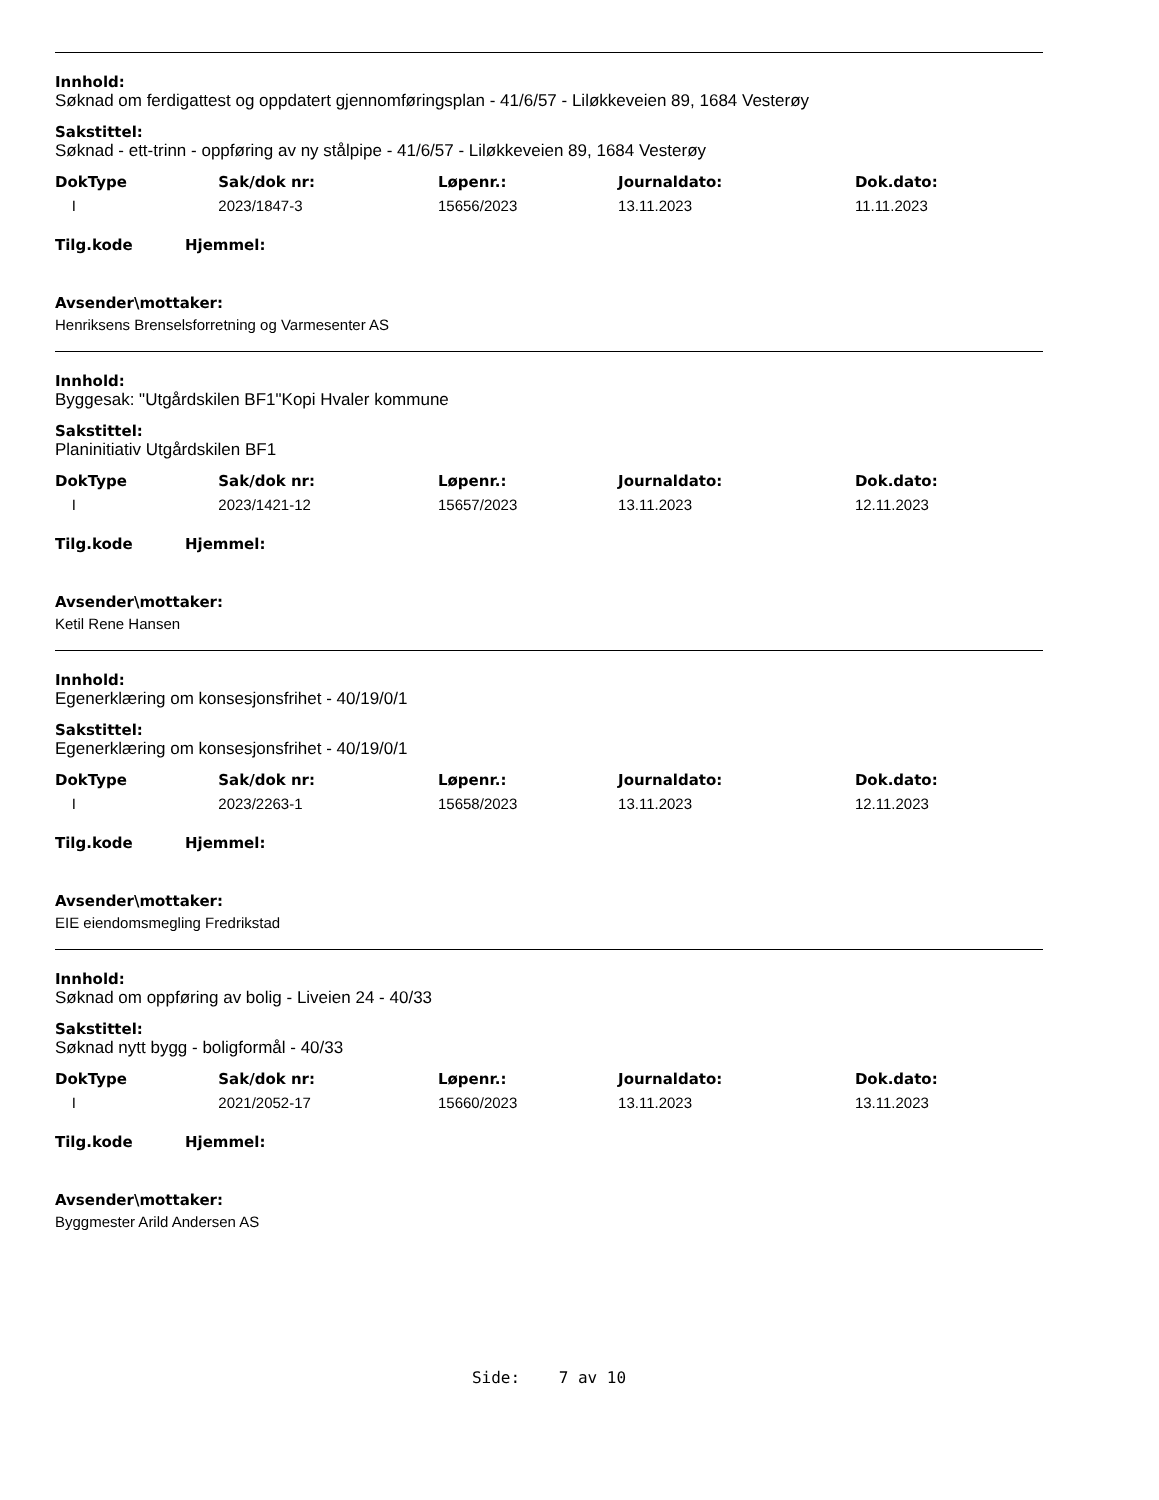Innhold:
Søknad om ferdigattest og oppdatert gjennomføringsplan - 41/6/57 - Liløkkeveien 89, 1684 Vesterøy
Sakstittel:
Søknad - ett-trinn - oppføring av ny stålpipe - 41/6/57 - Liløkkeveien 89, 1684 Vesterøy
| DokType | Sak/dok nr: | Løpenr.: | Journaldato: | Dok.dato: |
| --- | --- | --- | --- | --- |
| I | 2023/1847-3 | 15656/2023 | 13.11.2023 | 11.11.2023 |
Tilg.kode Hjemmel:
Avsender\mottaker:
Henriksens Brenselsforretning og Varmesenter AS
Innhold:
Byggesak: "Utgårdskilen BF1"Kopi Hvaler kommune
Sakstittel:
Planinitiativ Utgårdskilen BF1
| DokType | Sak/dok nr: | Løpenr.: | Journaldato: | Dok.dato: |
| --- | --- | --- | --- | --- |
| I | 2023/1421-12 | 15657/2023 | 13.11.2023 | 12.11.2023 |
Tilg.kode Hjemmel:
Avsender\mottaker:
Ketil Rene Hansen
Innhold:
Egenerklæring om konsesjonsfrihet - 40/19/0/1
Sakstittel:
Egenerklæring om konsesjonsfrihet - 40/19/0/1
| DokType | Sak/dok nr: | Løpenr.: | Journaldato: | Dok.dato: |
| --- | --- | --- | --- | --- |
| I | 2023/2263-1 | 15658/2023 | 13.11.2023 | 12.11.2023 |
Tilg.kode Hjemmel:
Avsender\mottaker:
EIE eiendomsmegling Fredrikstad
Innhold:
Søknad om oppføring av bolig - Liveien 24 - 40/33
Sakstittel:
Søknad nytt bygg - boligformål - 40/33
| DokType | Sak/dok nr: | Løpenr.: | Journaldato: | Dok.dato: |
| --- | --- | --- | --- | --- |
| I | 2021/2052-17 | 15660/2023 | 13.11.2023 | 13.11.2023 |
Tilg.kode Hjemmel:
Avsender\mottaker:
Byggmester Arild Andersen AS
Side: 7 av 10